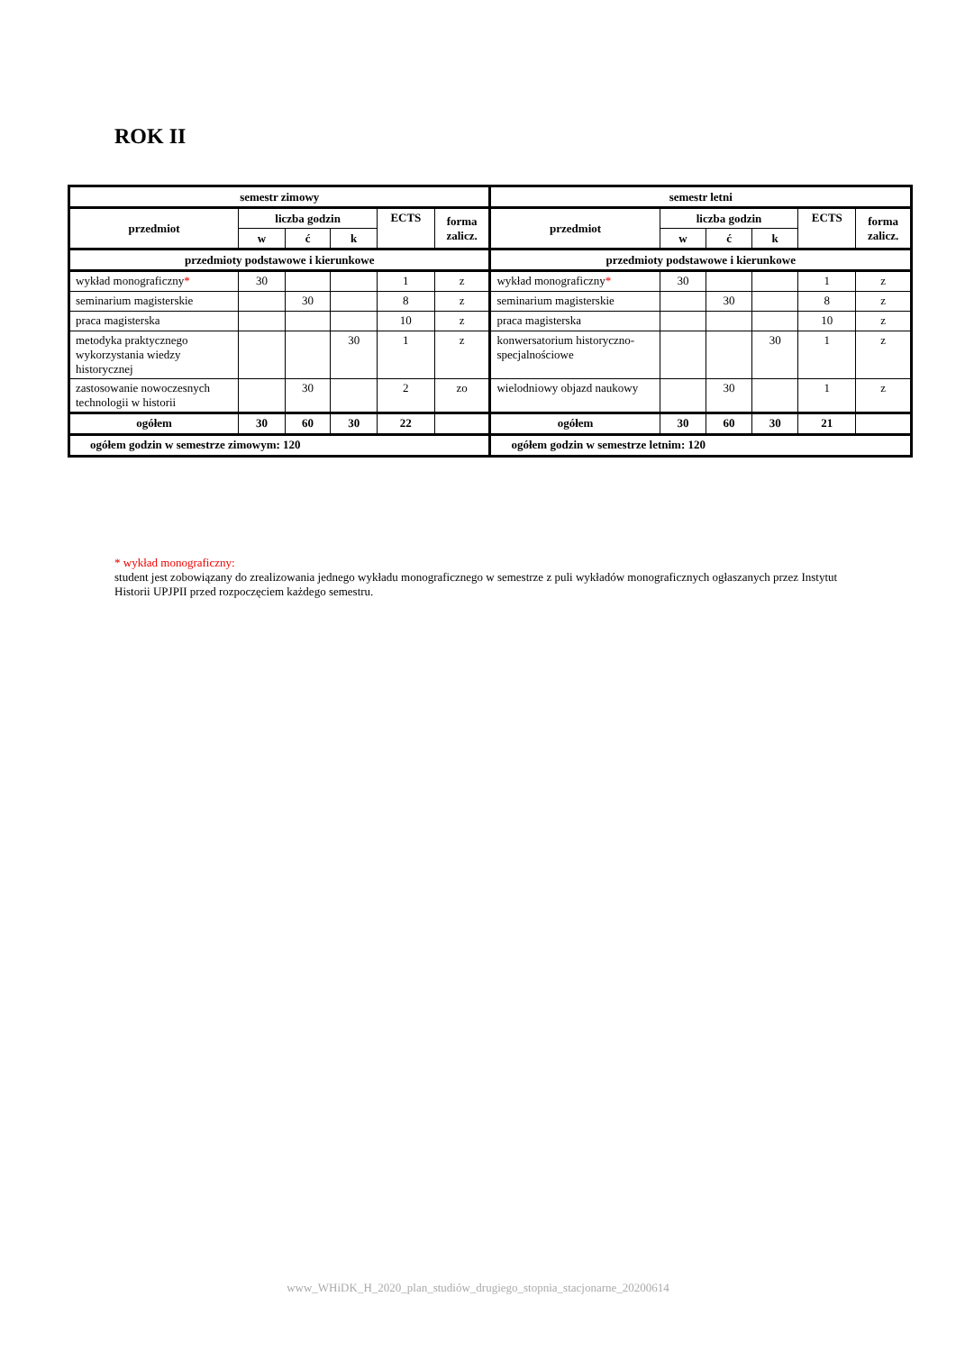ROK II
| semestr zimowy | | | | | | semestr letni | | | | | |
| --- | --- | --- | --- | --- | --- | --- | --- | --- | --- | --- | --- |
| przedmiot | liczba godzin | | | ECTS | forma zalicz. | przedmiot | liczba godzin | | | ECTS | forma zalicz. |
| | w | ć | k | | | | w | ć | k | | |
| przedmioty podstawowe i kierunkowe | | | | | | przedmioty podstawowe i kierunkowe | | | | | |
| wykład monograficzny * | 30 | | | 1 | z | wykład monograficzny * | 30 | | | 1 | z |
| seminarium magisterskie | | 30 | | 8 | z | seminarium magisterskie | | 30 | | 8 | z |
| praca magisterska | | | | 10 | z | praca magisterska | | | | 10 | z |
| metodyka praktycznego wykorzystania wiedzy historycznej | | | 30 | 1 | z | konwersatorium historyczno-specjalnościowe | | | 30 | 1 | z |
| zastosowanie nowoczesnych technologii w historii | | 30 | | 2 | zo | wielodniowy objazd naukowy | | 30 | | 1 | z |
| ogółem | 30 | 60 | 30 | 22 | | ogółem | 30 | 60 | 30 | 21 | |
| ogółem godzin w semestrze zimowym: 120 | | | | | | ogółem godzin w semestrze letnim: 120 | | | | | |
* wykład monograficzny:
student jest zobowiązany do zrealizowania jednego wykładu monograficznego w semestrze z puli wykładów monograficznych ogłaszanych przez Instytut Historii UPJPII przed rozpoczęciem każdego semestru.
www_WHiDK_H_2020_plan_studiów_drugiego_stopnia_stacjonarne_20200614